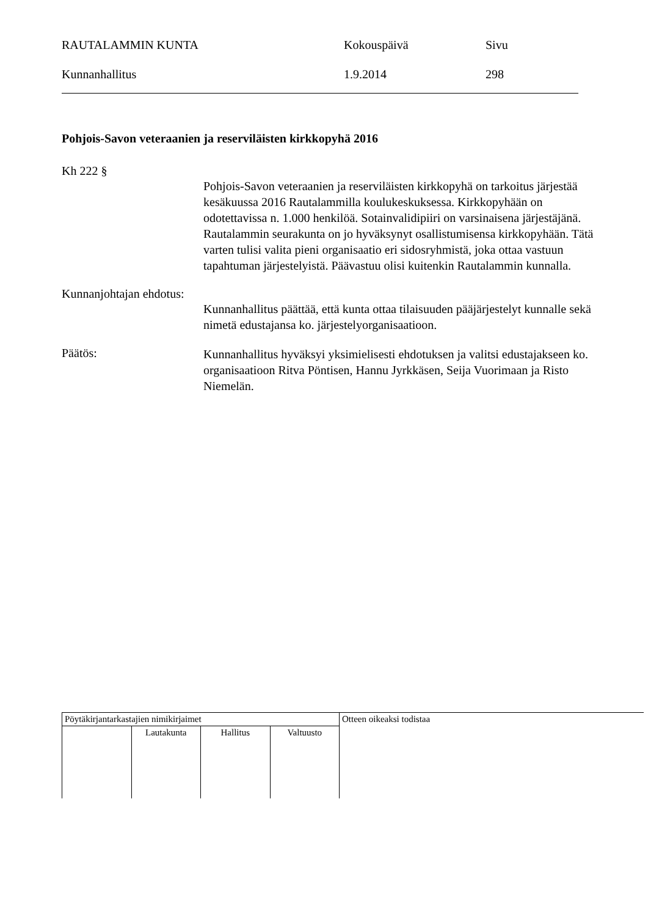| RAUTALAMMIN KUNTA | Kokouspäivä | Sivu |
| Kunnanhallitus | 1.9.2014 | 298 |
Pohjois-Savon veteraanien ja reserviläisten kirkkopyhä 2016
Kh 222 §
Pohjois-Savon veteraanien ja reserviläisten kirkkopyhä on tarkoitus järjestää kesäkuussa 2016 Rautalammilla koulukeskuksessa. Kirkkopyhään on odotettavissa n. 1.000 henkilöä. Sotainvalidipiiri on varsinaisena järjestäjänä. Rautalammin seurakunta on jo hyväksynyt osallistumisensa kirkkopyhään. Tätä varten tulisi valita pieni organisaatio eri sidosryhmistä, joka ottaa vastuun tapahtuman järjestelyistä. Päävastuu olisi kuitenkin Rautalammin kunnalla.
Kunnanjohtajan ehdotus:
Kunnanhallitus päättää, että kunta ottaa tilaisuuden pääjärjestelyt kunnalle sekä nimetä edustajansa ko. järjestelyorganisaatioon.
Päätös:
Kunnanhallitus hyväksyi yksimielisesti ehdotuksen ja valitsi edustajakseen ko. organisaatioon Ritva Pöntisen, Hannu Jyrkkäsen, Seija Vuorimaan ja Risto Niemelän.
| Pöytäkirjantarkastajien nimikirjaimet | | | | Otteen oikeaksi todistaa |
| | Lautakunta | Hallitus | Valtuusto | |